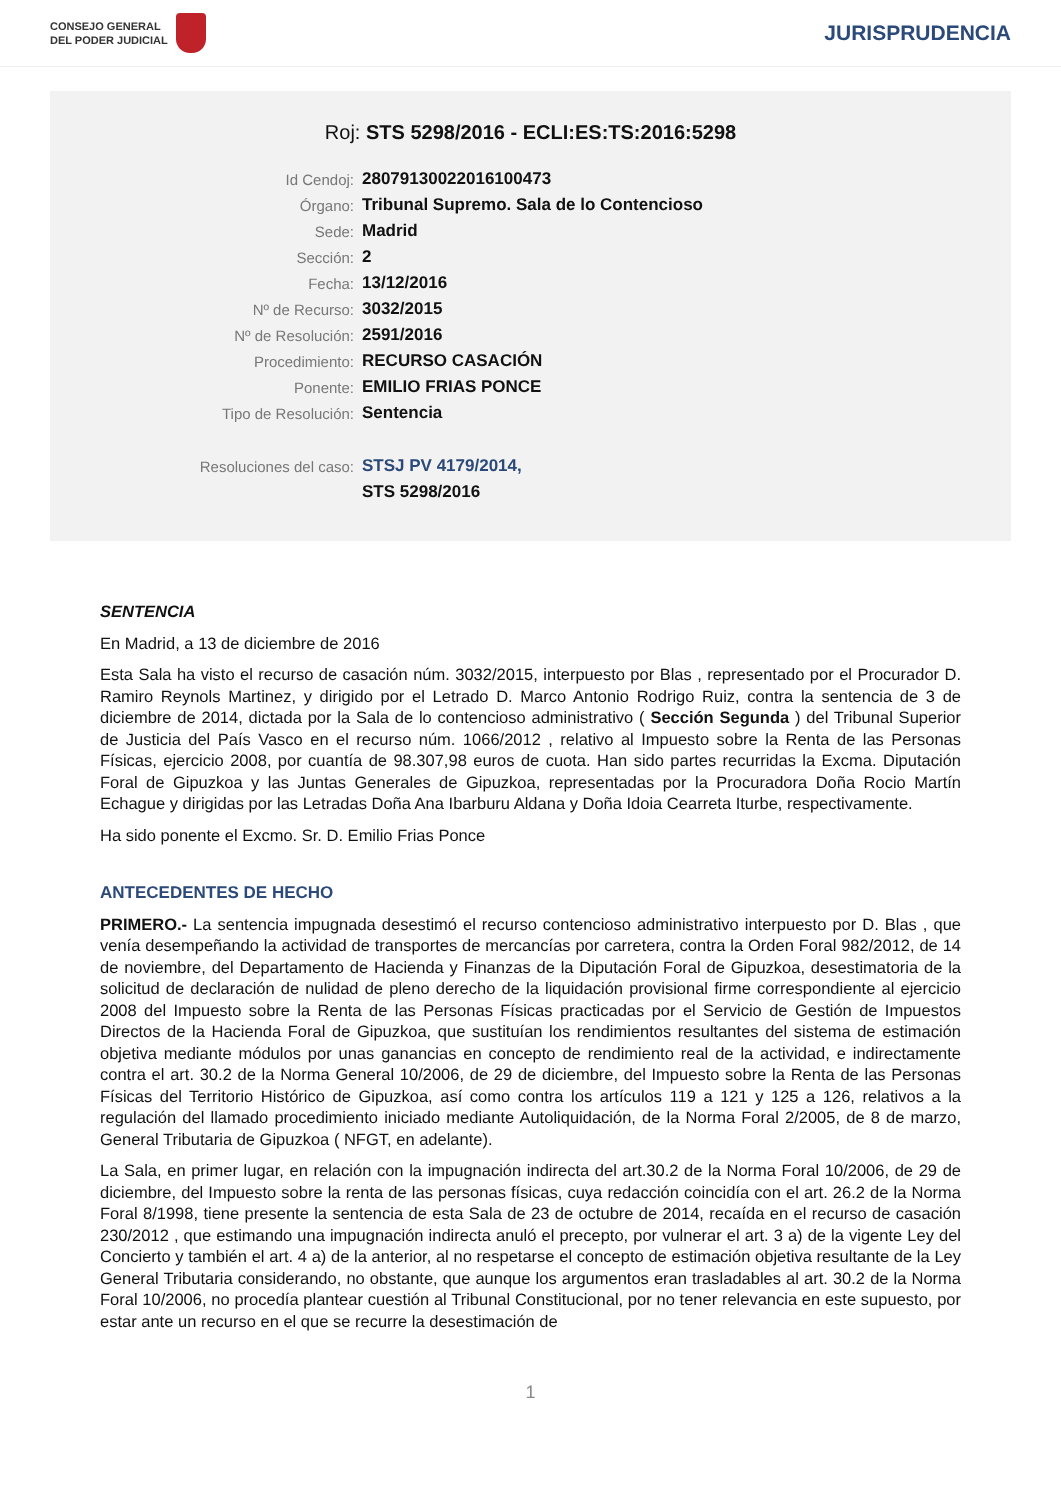CONSEJO GENERAL
DEL PODER JUDICIAL
JURISPRUDENCIA
Roj: STS 5298/2016 - ECLI:ES:TS:2016:5298
| Id Cendoj: | 28079130022016100473 |
| Órgano: | Tribunal Supremo. Sala de lo Contencioso |
| Sede: | Madrid |
| Sección: | 2 |
| Fecha: | 13/12/2016 |
| Nº de Recurso: | 3032/2015 |
| Nº de Resolución: | 2591/2016 |
| Procedimiento: | RECURSO CASACIÓN |
| Ponente: | EMILIO FRIAS PONCE |
| Tipo de Resolución: | Sentencia |
| Resoluciones del caso: | STSJ PV 4179/2014, |
| | STS 5298/2016 |
SENTENCIA
En Madrid, a 13 de diciembre de 2016
Esta Sala ha visto el recurso de casación núm. 3032/2015, interpuesto por Blas , representado por el Procurador D. Ramiro Reynols Martinez, y dirigido por el Letrado D. Marco Antonio Rodrigo Ruiz, contra la sentencia de 3 de diciembre de 2014, dictada por la Sala de lo contencioso administrativo ( Sección Segunda ) del Tribunal Superior de Justicia del País Vasco en el recurso núm. 1066/2012 , relativo al Impuesto sobre la Renta de las Personas Físicas, ejercicio 2008, por cuantía de 98.307,98 euros de cuota. Han sido partes recurridas la Excma. Diputación Foral de Gipuzkoa y las Juntas Generales de Gipuzkoa, representadas por la Procuradora Doña Rocio Martín Echague y dirigidas por las Letradas Doña Ana Ibarburu Aldana y Doña Idoia Cearreta Iturbe, respectivamente.
Ha sido ponente el Excmo. Sr. D. Emilio Frias Ponce
ANTECEDENTES DE HECHO
PRIMERO.- La sentencia impugnada desestimó el recurso contencioso administrativo interpuesto por D. Blas , que venía desempeñando la actividad de transportes de mercancías por carretera, contra la Orden Foral 982/2012, de 14 de noviembre, del Departamento de Hacienda y Finanzas de la Diputación Foral de Gipuzkoa, desestimatoria de la solicitud de declaración de nulidad de pleno derecho de la liquidación provisional firme correspondiente al ejercicio 2008 del Impuesto sobre la Renta de las Personas Físicas practicadas por el Servicio de Gestión de Impuestos Directos de la Hacienda Foral de Gipuzkoa, que sustituían los rendimientos resultantes del sistema de estimación objetiva mediante módulos por unas ganancias en concepto de rendimiento real de la actividad, e indirectamente contra el art. 30.2 de la Norma General 10/2006, de 29 de diciembre, del Impuesto sobre la Renta de las Personas Físicas del Territorio Histórico de Gipuzkoa, así como contra los artículos 119 a 121 y 125 a 126, relativos a la regulación del llamado procedimiento iniciado mediante Autoliquidación, de la Norma Foral 2/2005, de 8 de marzo, General Tributaria de Gipuzkoa ( NFGT, en adelante).
La Sala, en primer lugar, en relación con la impugnación indirecta del art.30.2 de la Norma Foral 10/2006, de 29 de diciembre, del Impuesto sobre la renta de las personas físicas, cuya redacción coincidía con el art. 26.2 de la Norma Foral 8/1998, tiene presente la sentencia de esta Sala de 23 de octubre de 2014, recaída en el recurso de casación 230/2012 , que estimando una impugnación indirecta anuló el precepto, por vulnerar el art. 3 a) de la vigente Ley del Concierto y también el art. 4 a) de la anterior, al no respetarse el concepto de estimación objetiva resultante de la Ley General Tributaria considerando, no obstante, que aunque los argumentos eran trasladables al art. 30.2 de la Norma Foral 10/2006, no procedía plantear cuestión al Tribunal Constitucional, por no tener relevancia en este supuesto, por estar ante un recurso en el que se recurre la desestimación de
1